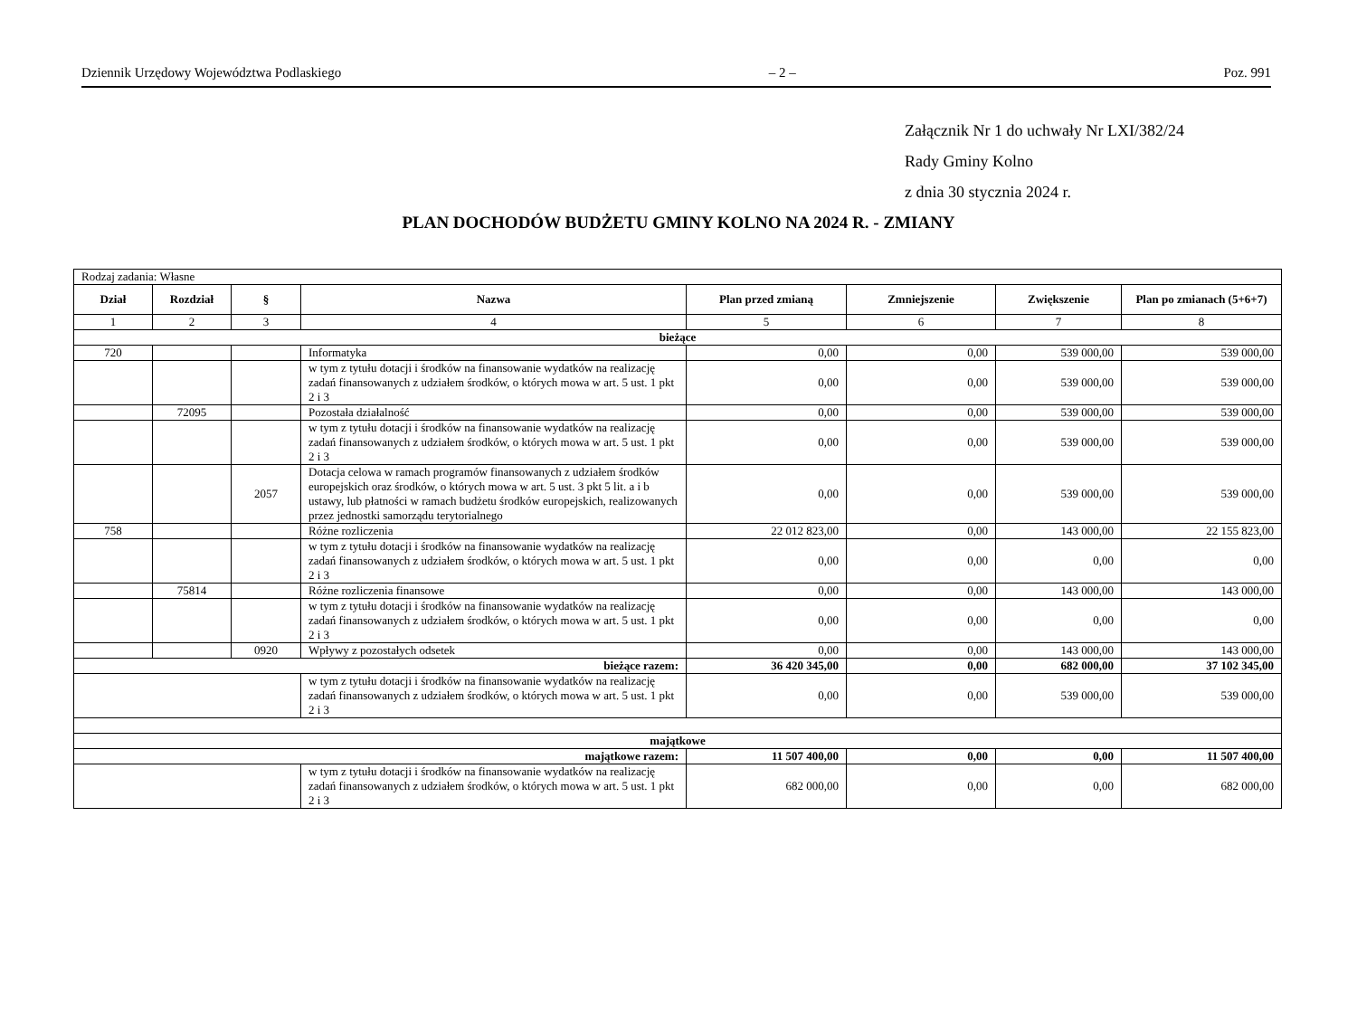Dziennik Urzędowy Województwa Podlaskiego – 2 – Poz. 991
Załącznik Nr 1 do uchwały Nr LXI/382/24
Rady Gminy Kolno
z dnia 30 stycznia 2024 r.
PLAN DOCHODÓW BUDŻETU GMINY KOLNO NA 2024 R. - ZMIANY
| Rodzaj zadania: Własne | | | | | | | |
| Dział | Rozdział | § | Nazwa | Plan przed zmianą | Zmniejszenie | Zwiększenie | Plan po zmianach (5+6+7) |
| 1 | 2 | 3 | 4 | 5 | 6 | 7 | 8 |
| bieżące | | | | | | | |
| 720 | | | Informatyka | 0,00 | 0,00 | 539 000,00 | 539 000,00 |
| | | | w tym z tytułu dotacji i środków na finansowanie wydatków na realizację zadań finansowanych z udziałem środków, o których mowa w art. 5 ust. 1 pkt 2 i 3 | 0,00 | 0,00 | 539 000,00 | 539 000,00 |
| | 72095 | | Pozostała działalność | 0,00 | 0,00 | 539 000,00 | 539 000,00 |
| | | | w tym z tytułu dotacji i środków na finansowanie wydatków na realizację zadań finansowanych z udziałem środków, o których mowa w art. 5 ust. 1 pkt 2 i 3 | 0,00 | 0,00 | 539 000,00 | 539 000,00 |
| | | 2057 | Dotacja celowa w ramach programów finansowanych z udziałem środków europejskich oraz środków, o których mowa w art. 5 ust. 3 pkt 5 lit. a i b ustawy, lub płatności w ramach budżetu środków europejskich, realizowanych przez jednostki samorządu terytorialnego | 0,00 | 0,00 | 539 000,00 | 539 000,00 |
| 758 | | | Różne rozliczenia | 22 012 823,00 | 0,00 | 143 000,00 | 22 155 823,00 |
| | | | w tym z tytułu dotacji i środków na finansowanie wydatków na realizację zadań finansowanych z udziałem środków, o których mowa w art. 5 ust. 1 pkt 2 i 3 | 0,00 | 0,00 | 0,00 | 0,00 |
| | 75814 | | Różne rozliczenia finansowe | 0,00 | 0,00 | 143 000,00 | 143 000,00 |
| | | | w tym z tytułu dotacji i środków na finansowanie wydatków na realizację zadań finansowanych z udziałem środków, o których mowa w art. 5 ust. 1 pkt 2 i 3 | 0,00 | 0,00 | 0,00 | 0,00 |
| | | 0920 | Wpływy z pozostałych odsetek | 0,00 | 0,00 | 143 000,00 | 143 000,00 |
| bieżące razem: | | | | 36 420 345,00 | 0,00 | 682 000,00 | 37 102 345,00 |
| | | | w tym z tytułu dotacji i środków na finansowanie wydatków na realizację zadań finansowanych z udziałem środków, o których mowa w art. 5 ust. 1 pkt 2 i 3 | 0,00 | 0,00 | 539 000,00 | 539 000,00 |
| majątkowe | | | | | | | |
| majątkowe razem: | | | | 11 507 400,00 | 0,00 | 0,00 | 11 507 400,00 |
| | | | w tym z tytułu dotacji i środków na finansowanie wydatków na realizację zadań finansowanych z udziałem środków, o których mowa w art. 5 ust. 1 pkt 2 i 3 | 682 000,00 | 0,00 | 0,00 | 682 000,00 |